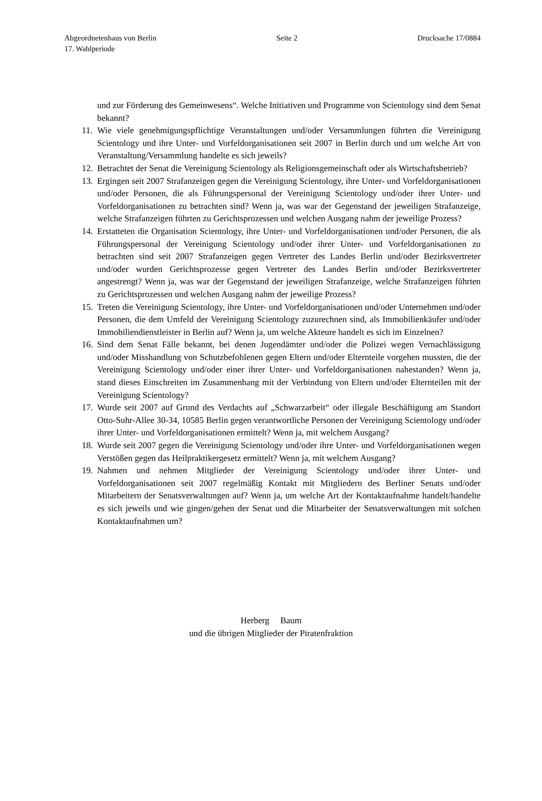Abgeordnetenhaus von Berlin Seite 2 Drucksache 17/0884
17. Wahlperiode
und zur Förderung des Gemeinwesens“. Welche Initiativen und Programme von Scientology sind dem Senat bekannt?
11. Wie viele genehmigungspflichtige Veranstaltungen und/oder Versammlungen führten die Vereinigung Scientology und ihre Unter- und Vorfeldorganisationen seit 2007 in Berlin durch und um welche Art von Veranstaltung/Versammlung handelte es sich jeweils?
12. Betrachtet der Senat die Vereinigung Scientology als Religionsgemeinschaft oder als Wirtschaftsbetrieb?
13. Ergingen seit 2007 Strafanzeigen gegen die Vereinigung Scientology, ihre Unter- und Vorfeldorganisationen und/oder Personen, die als Führungspersonal der Vereinigung Scientology und/oder ihrer Unter- und Vorfeldorganisationen zu betrachten sind? Wenn ja, was war der Gegenstand der jeweiligen Strafanzeige, welche Strafanzeigen führten zu Gerichtsprozessen und welchen Ausgang nahm der jeweilige Prozess?
14. Erstatteten die Organisation Scientology, ihre Unter- und Vorfeldorganisationen und/oder Personen, die als Führungspersonal der Vereinigung Scientology und/oder ihrer Unter- und Vorfeldorganisationen zu betrachten sind seit 2007 Strafanzeigen gegen Vertreter des Landes Berlin und/oder Bezirksvertreter und/oder wurden Gerichtsprozesse gegen Vertreter des Landes Berlin und/oder Bezirksvertreter angestrengt? Wenn ja, was war der Gegenstand der jeweiligen Strafanzeige, welche Strafanzeigen führten zu Gerichtsprozessen und welchen Ausgang nahm der jeweilige Prozess?
15. Treten die Vereinigung Scientology, ihre Unter- und Vorfeldorganisationen und/oder Unternehmen und/oder Personen, die dem Umfeld der Vereinigung Scientology zuzurechnen sind, als Immobilienkäufer und/oder Immobiliendienstleister in Berlin auf? Wenn ja, um welche Akteure handelt es sich im Einzelnen?
16. Sind dem Senat Fälle bekannt, bei denen Jugendämter und/oder die Polizei wegen Vernachlässigung und/oder Misshandlung von Schutzbefohlenen gegen Eltern und/oder Elternteile vorgehen mussten, die der Vereinigung Scientology und/oder einer ihrer Unter- und Vorfeldorganisationen nahestanden? Wenn ja, stand dieses Einschreiten im Zusammenhang mit der Verbindung von Eltern und/oder Elternteilen mit der Vereinigung Scientology?
17. Wurde seit 2007 auf Grund des Verdachts auf „Schwarzarbeit“ oder illegale Beschäftigung am Standort Otto-Suhr-Allee 30-34, 10585 Berlin gegen verantwortliche Personen der Vereinigung Scientology und/oder ihrer Unter- und Vorfeldorganisationen ermittelt? Wenn ja, mit welchem Ausgang?
18. Wurde seit 2007 gegen die Vereinigung Scientology und/oder ihre Unter- und Vorfeldorganisationen wegen Verstößen gegen das Heilpraktikergesetz ermittelt? Wenn ja, mit welchem Ausgang?
19. Nahmen und nehmen Mitglieder der Vereinigung Scientology und/oder ihrer Unter- und Vorfeldorganisationen seit 2007 regelmäßig Kontakt mit Mitgliedern des Berliner Senats und/oder Mitarbeitern der Senatsverwaltungen auf? Wenn ja, um welche Art der Kontaktaufnahme handelt/handelte es sich jeweils und wie gingen/gehen der Senat und die Mitarbeiter der Senatsverwaltungen mit solchen Kontaktaufnahmen um?
Herberg Baum
und die übrigen Mitglieder der Piratenfraktion